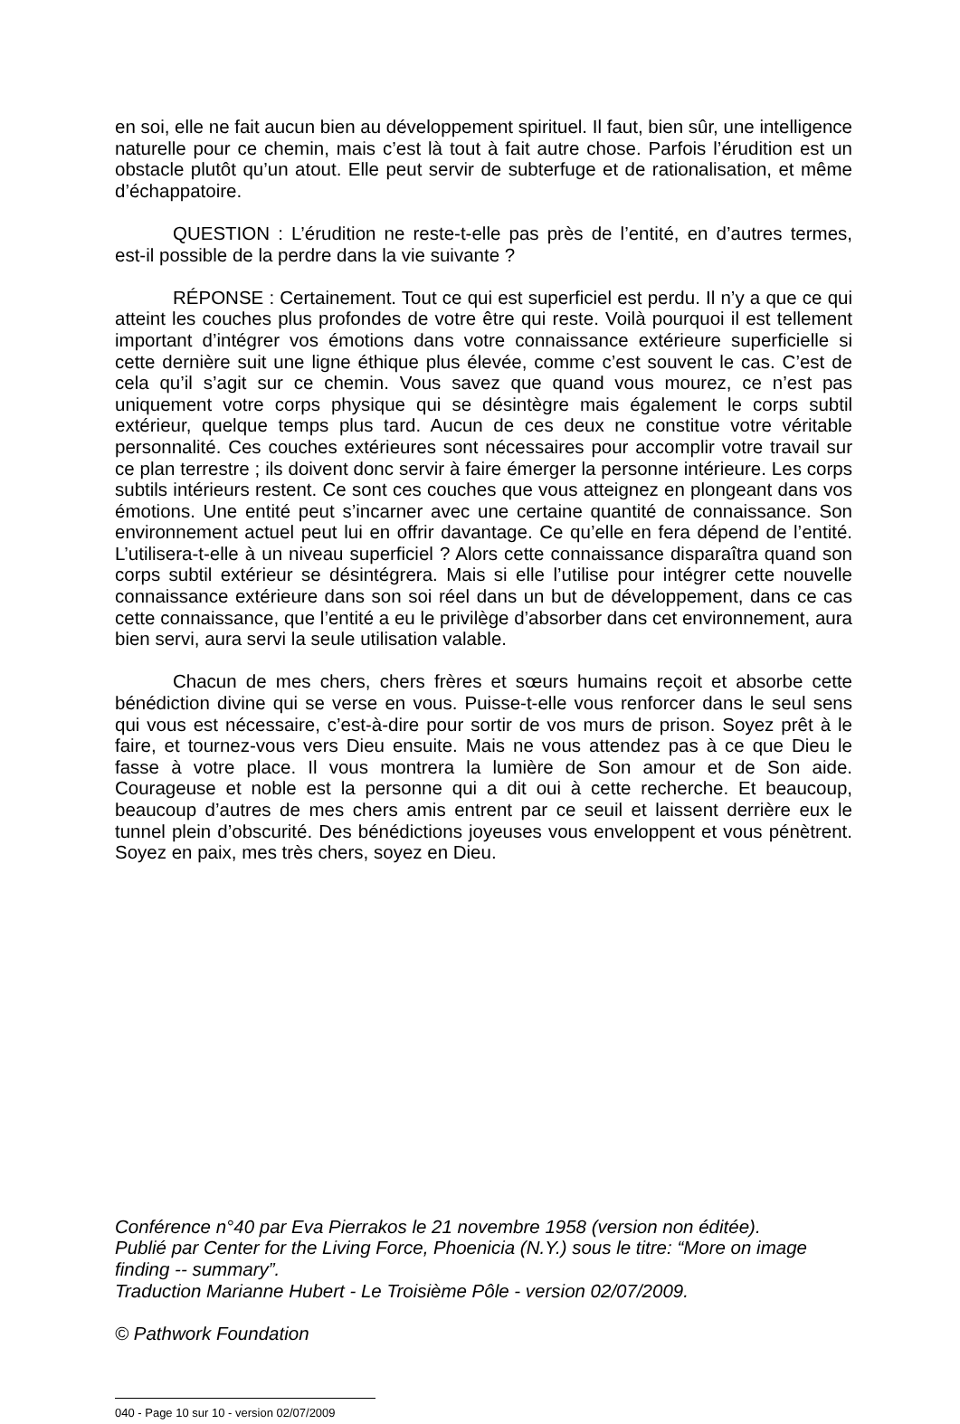en soi, elle ne fait aucun bien au développement spirituel. Il faut, bien sûr, une intelligence naturelle pour ce chemin, mais c’est là tout à fait autre chose. Parfois l’érudition est un obstacle plutôt qu’un atout. Elle peut servir de subterfuge et de rationalisation, et même d’échappatoire.
QUESTION : L’érudition ne reste-t-elle pas près de l’entité, en d’autres termes, est-il possible de la perdre dans la vie suivante ?
RÉPONSE : Certainement. Tout ce qui est superficiel est perdu. Il n’y a que ce qui atteint les couches plus profondes de votre être qui reste. Voilà pourquoi il est tellement important d’intégrer vos émotions dans votre connaissance extérieure superficielle si cette dernière suit une ligne éthique plus élevée, comme c’est souvent le cas. C’est de cela qu’il s’agit sur ce chemin. Vous savez que quand vous mourez, ce n’est pas uniquement votre corps physique qui se désintègre mais également le corps subtil extérieur, quelque temps plus tard. Aucun de ces deux ne constitue votre véritable personnalité. Ces couches extérieures sont nécessaires pour accomplir votre travail sur ce plan terrestre ; ils doivent donc servir à faire émerger la personne intérieure. Les corps subtils intérieurs restent. Ce sont ces couches que vous atteignez en plongeant dans vos émotions. Une entité peut s’incarner avec une certaine quantité de connaissance. Son environnement actuel peut lui en offrir davantage. Ce qu’elle en fera dépend de l’entité. L’utilisera-t-elle à un niveau superficiel ? Alors cette connaissance disparaîtra quand son corps subtil extérieur se désintégrera. Mais si elle l’utilise pour intégrer cette nouvelle connaissance extérieure dans son soi réel dans un but de développement, dans ce cas cette connaissance, que l’entité a eu le privilège d’absorber dans cet environnement, aura bien servi, aura servi la seule utilisation valable.
Chacun de mes chers, chers frères et sœurs humains reçoit et absorbe cette bénédiction divine qui se verse en vous. Puisse-t-elle vous renforcer dans le seul sens qui vous est nécessaire, c’est-à-dire pour sortir de vos murs de prison. Soyez prêt à le faire, et tournez-vous vers Dieu ensuite. Mais ne vous attendez pas à ce que Dieu le fasse à votre place. Il vous montrera la lumière de Son amour et de Son aide. Courageuse et noble est la personne qui a dit oui à cette recherche. Et beaucoup, beaucoup d’autres de mes chers amis entrent par ce seuil et laissent derrière eux le tunnel plein d’obscurité. Des bénédictions joyeuses vous enveloppent et vous pénètrent. Soyez en paix, mes très chers, soyez en Dieu.
Conférence n°40 par Eva Pierrakos le 21 novembre 1958 (version non éditée).
Publié par Center for the Living Force, Phoenicia (N.Y.) sous le titre: “More on image finding -- summary”.
Traduction Marianne Hubert - Le Troisième Pôle - version 02/07/2009.
© Pathwork Foundation
040 - Page 10 sur 10 - version 02/07/2009